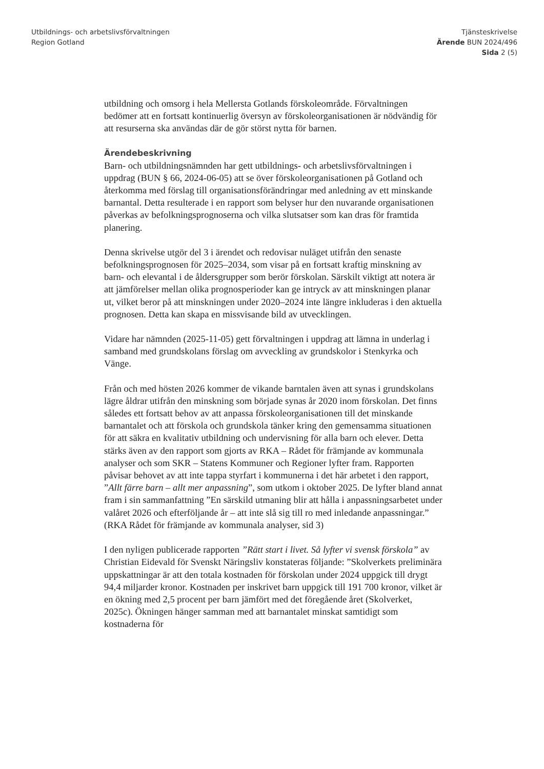Utbildnings- och arbetslivsförvaltningen
Region Gotland
Tjänsteskrivelse
Ärende BUN 2024/496
Sida 2 (5)
utbildning och omsorg i hela Mellersta Gotlands förskoleområde. Förvaltningen bedömer att en fortsatt kontinuerlig översyn av förskoleorganisationen är nödvändig för att resurserna ska användas där de gör störst nytta för barnen.
Ärendebeskrivning
Barn- och utbildningsnämnden har gett utbildnings- och arbetslivsförvaltningen i uppdrag (BUN § 66, 2024-06-05) att se över förskoleorganisationen på Gotland och återkomma med förslag till organisationsförändringar med anledning av ett minskande barnantal. Detta resulterade i en rapport som belyser hur den nuvarande organisationen påverkas av befolkningsprognoserna och vilka slutsatser som kan dras för framtida planering.
Denna skrivelse utgör del 3 i ärendet och redovisar nuläget utifrån den senaste befolkningsprognosen för 2025–2034, som visar på en fortsatt kraftig minskning av barn- och elevantal i de åldersgrupper som berör förskolan. Särskilt viktigt att notera är att jämförelser mellan olika prognosperioder kan ge intryck av att minskningen planar ut, vilket beror på att minskningen under 2020–2024 inte längre inkluderas i den aktuella prognosen. Detta kan skapa en missvisande bild av utvecklingen.
Vidare har nämnden (2025-11-05) gett förvaltningen i uppdrag att lämna in underlag i samband med grundskolans förslag om avveckling av grundskolor i Stenkyrka och Vänge.
Från och med hösten 2026 kommer de vikande barntalen även att synas i grundskolans lägre åldrar utifrån den minskning som började synas år 2020 inom förskolan. Det finns således ett fortsatt behov av att anpassa förskoleorganisationen till det minskande barnantalet och att förskola och grundskola tänker kring den gemensamma situationen för att säkra en kvalitativ utbildning och undervisning för alla barn och elever. Detta stärks även av den rapport som gjorts av RKA – Rådet för främjande av kommunala analyser och som SKR – Statens Kommuner och Regioner lyfter fram. Rapporten påvisar behovet av att inte tappa styrfart i kommunerna i det här arbetet i den rapport, ”Allt färre barn – allt mer anpassning”, som utkom i oktober 2025. De lyfter bland annat fram i sin sammanfattning ”En särskild utmaning blir att hålla i anpassningsarbetet under valåret 2026 och efterföljande år – att inte slå sig till ro med inledande anpassningar.” (RKA Rådet för främjande av kommunala analyser, sid 3)
I den nyligen publicerade rapporten ”Rätt start i livet. Så lyfter vi svensk förskola” av Christian Eidevald för Svenskt Näringsliv konstateras följande: ”Skolverkets preliminära uppskattningar är att den totala kostnaden för förskolan under 2024 uppgick till drygt 94,4 miljarder kronor. Kostnaden per inskrivet barn uppgick till 191 700 kronor, vilket är en ökning med 2,5 procent per barn jämfört med det föregående året (Skolverket, 2025c). Ökningen hänger samman med att barnantalet minskat samtidigt som kostnaderna för